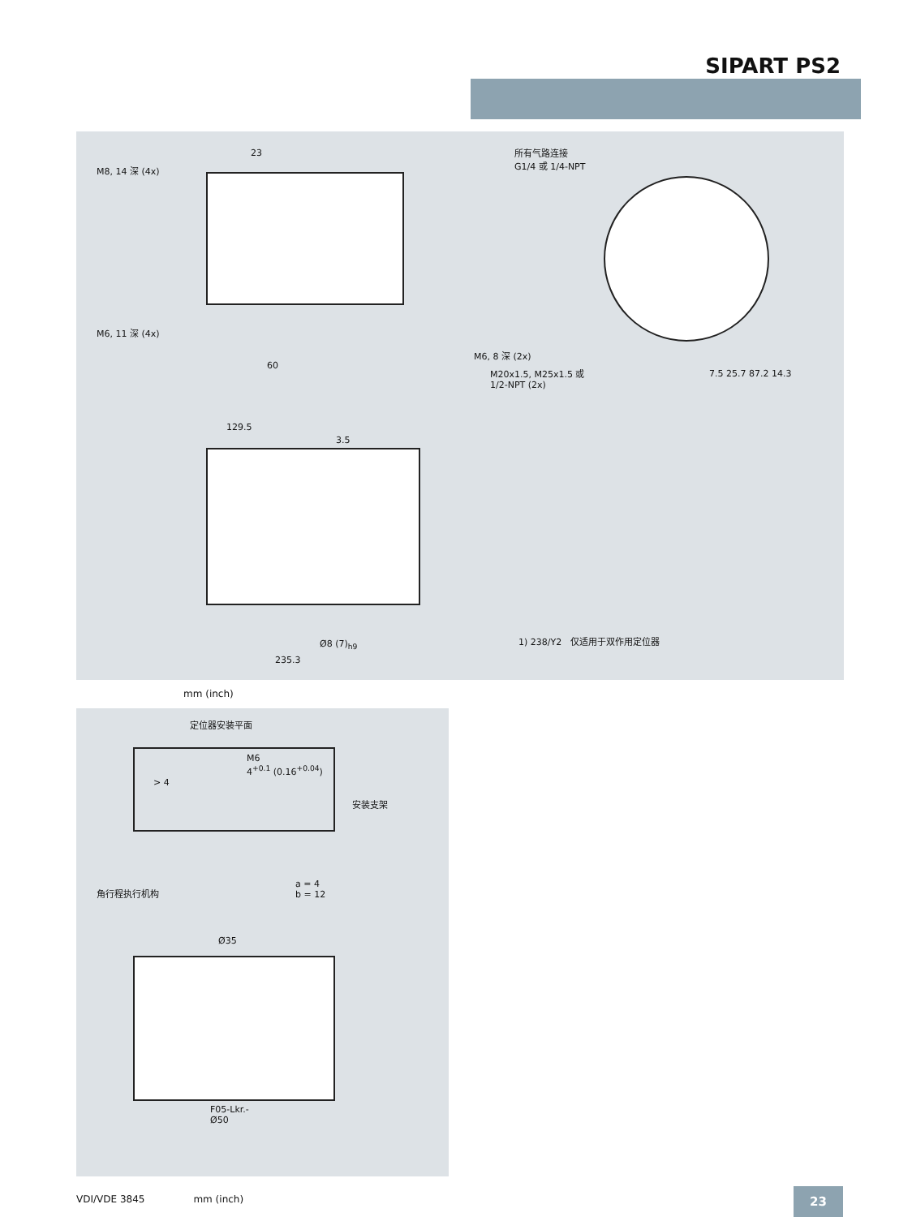SIPART PS2
M8, 14 深 (4x)
23
M6, 11 深 (4x)
60
所有气路连接
G1/4 或 1/4-NPT
M6, 8 深 (2x)
M20x1.5, M25x1.5 或
1/2-NPT (2x)
7.5 25.7 87.2 14.3
129.5
3.5
Ø8 (7)<sub>h9</sub>
235.3
1) 238/Y2　仅适用于双作用定位器
mm (inch)
定位器安装平面
M6
4<sup>+0.1</sup> (0.16<sup>+0.04</sup>)
> 4
安装支架
角行程执行机构
a = 4
b = 12
Ø35
F05-Lkr.-
Ø50
VDI/VDE 3845　　　　　mm (inch) 23